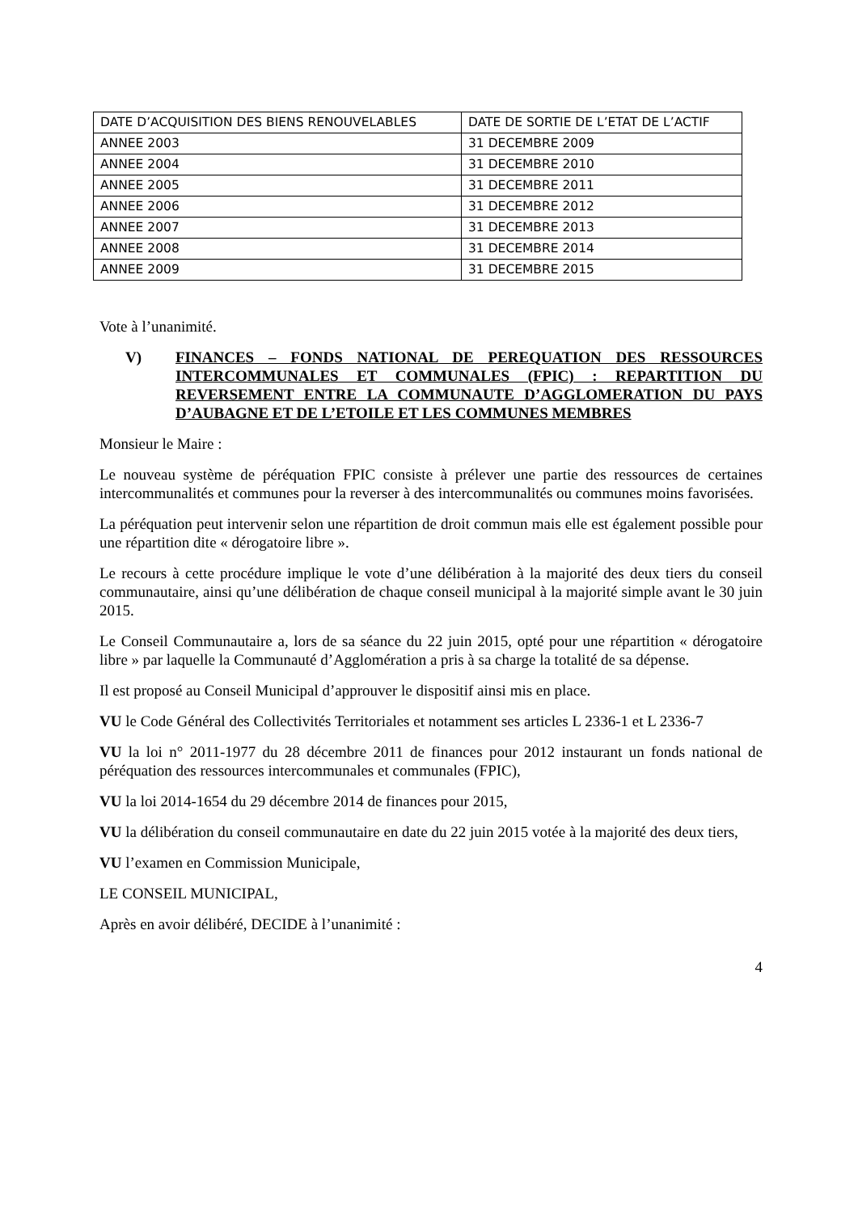| DATE D’ACQUISITION DES BIENS RENOUVELABLES | DATE DE SORTIE DE L’ETAT DE L’ACTIF |
| ANNEE 2003 | 31 DECEMBRE 2009 |
| ANNEE 2004 | 31 DECEMBRE 2010 |
| ANNEE 2005 | 31 DECEMBRE 2011 |
| ANNEE 2006 | 31 DECEMBRE 2012 |
| ANNEE 2007 | 31 DECEMBRE 2013 |
| ANNEE 2008 | 31 DECEMBRE 2014 |
| ANNEE 2009 | 31 DECEMBRE 2015 |
Vote à l’unanimité.
V) FINANCES – FONDS NATIONAL DE PEREQUATION DES RESSOURCES INTERCOMMUNALES ET COMMUNALES (FPIC) : REPARTITION DU REVERSEMENT ENTRE LA COMMUNAUTE D’AGGLOMERATION DU PAYS D’AUBAGNE ET DE L’ETOILE ET LES COMMUNES MEMBRES
Monsieur le Maire :
Le nouveau système de péréquation FPIC consiste à prélever une partie des ressources de certaines intercommunalités et communes pour la reverser à des intercommunalités ou communes moins favorisées.
La péréquation peut intervenir selon une répartition de droit commun mais elle est également possible pour une répartition dite « dérogatoire libre ».
Le recours à cette procédure implique le vote d’une délibération à la majorité des deux tiers du conseil communautaire, ainsi qu’une délibération de chaque conseil municipal à la majorité simple avant le 30 juin 2015.
Le Conseil Communautaire a, lors de sa séance du 22 juin 2015, opté pour une répartition « dérogatoire libre » par laquelle la Communauté d’Agglomération a pris à sa charge la totalité de sa dépense.
Il est proposé au Conseil Municipal d’approuver le dispositif ainsi mis en place.
VU le Code Général des Collectivités Territoriales et notamment ses articles L 2336-1 et L 2336-7
VU la loi n° 2011-1977 du 28 décembre 2011 de finances pour 2012 instaurant un fonds national de péréquation des ressources intercommunales et communales (FPIC),
VU la loi 2014-1654 du 29 décembre 2014 de finances pour 2015,
VU la délibération du conseil communautaire en date du 22 juin 2015 votée à la majorité des deux tiers,
VU l’examen en Commission Municipale,
LE CONSEIL MUNICIPAL,
Après en avoir délibéré, DECIDE à l’unanimité :
4